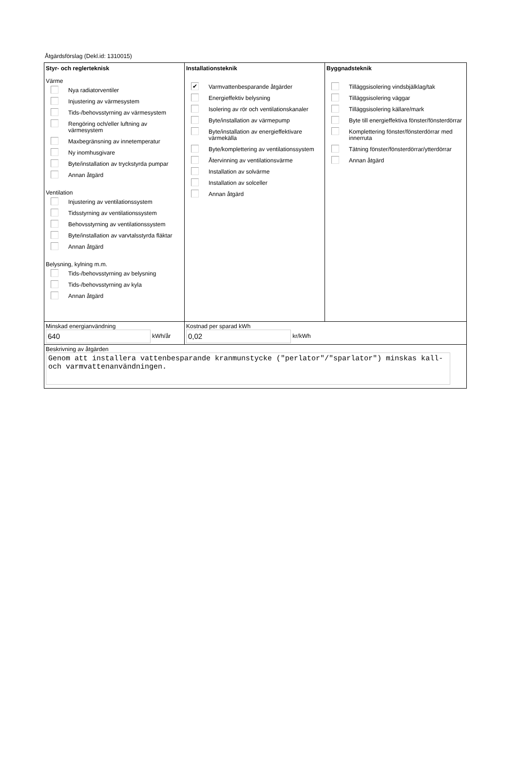Åtgärdsförslag (Dekl.id: 1310015)
Styr- och reglerteknisk
Värme
Nya radiatorventiler
Injustering av värmesystem
Tids-/behovsstyrning av värmesystem
Rengöring och/eller luftning av värmesystem
Maxbegränsning av innetemperatur
Ny inomhusgivare
Byte/installation av tryckstyrda pumpar
Annan åtgärd
Ventilation
Injustering av ventilationssystem
Tidsstyrning av ventilationssystem
Behovsstyrning av ventilationssystem
Byte/installation av varvtalsstyrda fläktar
Annan åtgärd
Belysning, kylning m.m.
Tids-/behovsstyrning av belysning
Tids-/behovsstyrning av kyla
Annan åtgärd
Installationsteknik
✔ Varmvattenbesparande åtgärder
Energieffektiv belysning
Isolering av rör och ventilationskanaler
Byte/installation av värmepump
Byte/installation av energieffektivare värmekälla
Byte/komplettering av ventilationssystem
Återvinning av ventilationsvärme
Installation av solvärme
Installation av solceller
Annan åtgärd
Byggnadsteknik
Tilläggsisolering vindsbjälklag/tak
Tilläggsisolering väggar
Tilläggsisolering källare/mark
Byte till energieffektiva fönster/fönsterdörrar
Komplettering fönster/fönsterdörrar med innerruta
Tätning fönster/fönsterdörrar/ytterdörrar
Annan åtgärd
Minskad energianvändning
640 kWh/år
Kostnad per sparad kWh
0,02 kr/kWh
Beskrivning av åtgärden
Genom att installera vattenbesparande kranmunstycke ("perlator"/"sparlator") minskas kall- och varmvattenanvändningen.